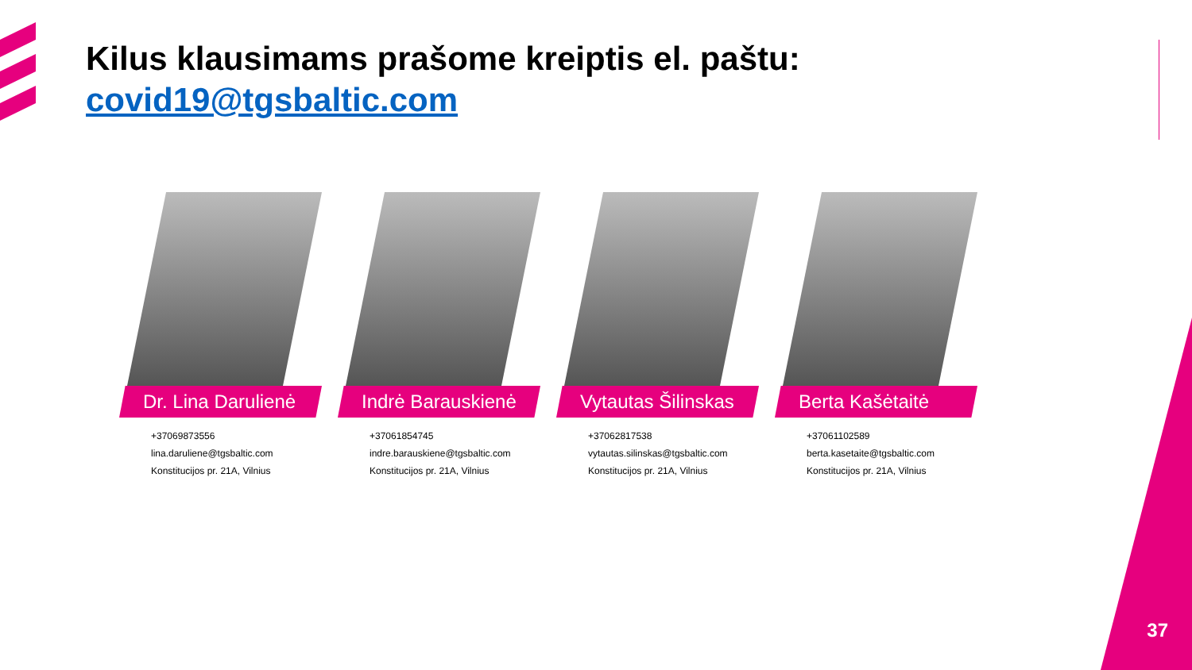Kilus klausimams prašome kreiptis el. paštu:
covid19@tgsbaltic.com
Dr. Lina Darulienė
+37069873556
lina.daruliene@tgsbaltic.com
Konstitucijos pr. 21A, Vilnius
Indrė Barauskienė
+37061854745
indre.barauskiene@tgsbaltic.com
Konstitucijos pr. 21A, Vilnius
Vytautas Šilinskas
+37062817538
vytautas.silinskas@tgsbaltic.com
Konstitucijos pr. 21A, Vilnius
Berta Kašėtaitė
+37061102589
berta.kasetaite@tgsbaltic.com
Konstitucijos pr. 21A, Vilnius
37